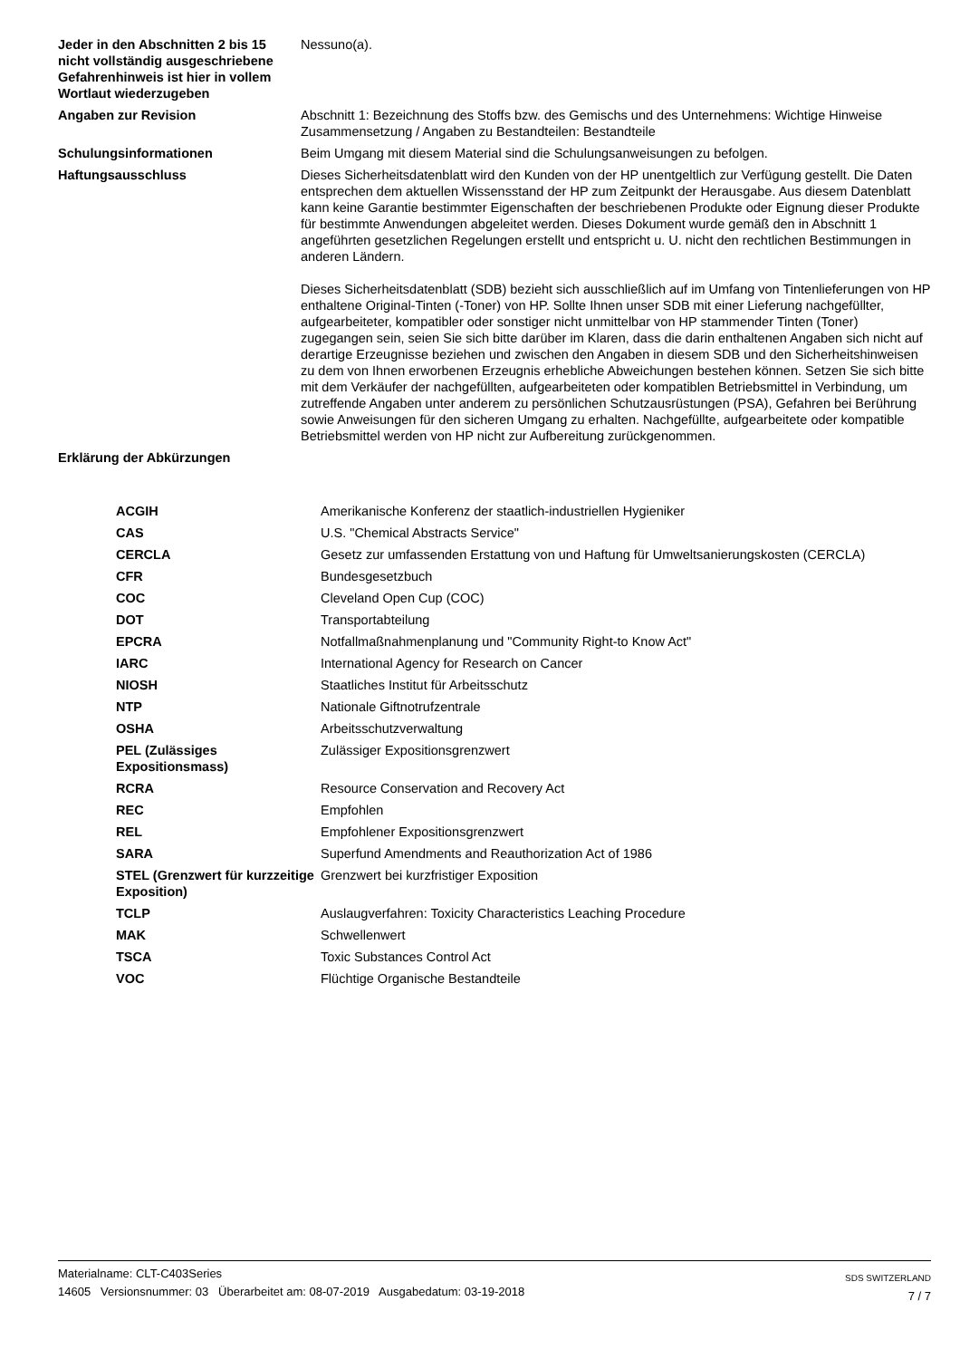| Jeder in den Abschnitten 2 bis 15 nicht vollständig ausgeschriebene Gefahrenhinweis ist hier in vollem Wortlaut wiederzugeben | Nessuno(a). |
| Angaben zur Revision | Abschnitt 1: Bezeichnung des Stoffs bzw. des Gemischs und des Unternehmens: Wichtige Hinweise Zusammensetzung / Angaben zu Bestandteilen: Bestandteile |
| Schulungsinformationen | Beim Umgang mit diesem Material sind die Schulungsanweisungen zu befolgen. |
| Haftungsausschluss | Dieses Sicherheitsdatenblatt wird den Kunden von der HP unentgeltlich zur Verfügung gestellt. Die Daten entsprechen dem aktuellen Wissensstand der HP zum Zeitpunkt der Herausgabe. Aus diesem Datenblatt kann keine Garantie bestimmter Eigenschaften der beschriebenen Produkte oder Eignung dieser Produkte für bestimmte Anwendungen abgeleitet werden. Dieses Dokument wurde gemäß den in Abschnitt 1 angeführten gesetzlichen Regelungen erstellt und entspricht u. U. nicht den rechtlichen Bestimmungen in anderen Ländern. Dieses Sicherheitsdatenblatt (SDB) bezieht sich ausschließlich auf im Umfang von Tintenlieferungen von HP enthaltene Original-Tinten (-Toner) von HP. Sollte Ihnen unser SDB mit einer Lieferung nachgefüllter, aufgearbeiteter, kompatibler oder sonstiger nicht unmittelbar von HP stammender Tinten (Toner) zugegangen sein, seien Sie sich bitte darüber im Klaren, dass die darin enthaltenen Angaben sich nicht auf derartige Erzeugnisse beziehen und zwischen den Angaben in diesem SDB und den Sicherheitshinweisen zu dem von Ihnen erworbenen Erzeugnis erhebliche Abweichungen bestehen können. Setzen Sie sich bitte mit dem Verkäufer der nachgefüllten, aufgearbeiteten oder kompatiblen Betriebsmittel in Verbindung, um zutreffende Angaben unter anderem zu persönlichen Schutzausrüstungen (PSA), Gefahren bei Berührung sowie Anweisungen für den sicheren Umgang zu erhalten. Nachgefüllte, aufgearbeitete oder kompatible Betriebsmittel werden von HP nicht zur Aufbereitung zurückgenommen. |
| Erklärung der Abkürzungen | |
| ACGIH | Amerikanische Konferenz der staatlich-industriellen Hygieniker |
| CAS | U.S. "Chemical Abstracts Service" |
| CERCLA | Gesetz zur umfassenden Erstattung von und Haftung für Umweltsanierungskosten (CERCLA) |
| CFR | Bundesgesetzbuch |
| COC | Cleveland Open Cup (COC) |
| DOT | Transportabteilung |
| EPCRA | Notfallmaßnahmenplanung und "Community Right-to Know Act" |
| IARC | International Agency for Research on Cancer |
| NIOSH | Staatliches Institut für Arbeitsschutz |
| NTP | Nationale Giftnotrufzentrale |
| OSHA | Arbeitsschutzverwaltung |
| PEL (Zulässiges Expositionsmass) | Zulässiger Expositionsgrenzwert |
| RCRA | Resource Conservation and Recovery Act |
| REC | Empfohlen |
| REL | Empfohlener Expositionsgrenzwert |
| SARA | Superfund Amendments and Reauthorization Act of 1986 |
| STEL (Grenzwert für kurzzeitige Exposition) | Grenzwert bei kurzfristiger Exposition |
| TCLP | Auslaugverfahren: Toxicity Characteristics Leaching Procedure |
| MAK | Schwellenwert |
| TSCA | Toxic Substances Control Act |
| VOC | Flüchtige Organische Bestandteile |
Materialname: CLT-C403Series
14605 Versionsnummer: 03 Überarbeitet am: 08-07-2019 Ausgabedatum: 03-19-2018
SDS SWITZERLAND
7 / 7